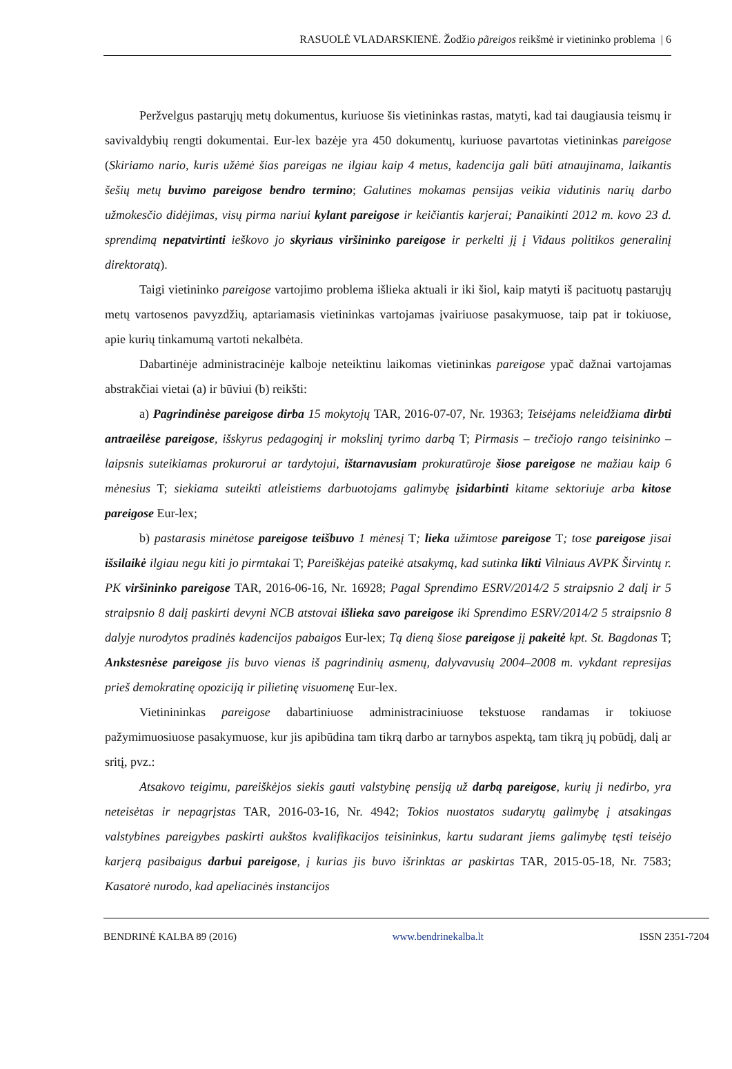RASUOLĖ VLADARSKIENĖ. Žodžio pãreigos reikšmė ir vietininko problema | 6
Peržvelgus pastarųjų metų dokumentus, kuriuose šis vietininkas rastas, matyti, kad tai daugiausia teismų ir savivaldybių rengti dokumentai. Eur-lex bazėje yra 450 dokumentų, kuriuose pavartotas vietininkas pareigose (Skiriamo nario, kuris užėmė šias pareigas ne ilgiau kaip 4 metus, kadencija gali būti atnaujinama, laikantis šešių metų buvimo pareigose bendro termino; Galutines mokamas pensijas veikia vidutinis narių darbo užmokesčio didėjimas, visų pirma nariui kylant pareigose ir keičiantis karjerai; Panaikinti 2012 m. kovo 23 d. sprendimą nepatvirtinti ieškovo jo skyriaus viršininko pareigose ir perkelti jį į Vidaus politikos generalinį direktoratą).
Taigi vietininko pareigose vartojimo problema išlieka aktuali ir iki šiol, kaip matyti iš pacituotų pastarųjų metų vartosenos pavyzdžių, aptariamasis vietininkas vartojamas įvairiuose pasakymuose, taip pat ir tokiuose, apie kurių tinkamumą vartoti nekalbėta.
Dabartinėje administracinėje kalboje neteiktinu laikomas vietininkas pareigose ypač dažnai vartojamas abstrakčiai vietai (a) ir būviui (b) reikšti:
a) Pagrindinėse pareigose dirba 15 mokytojų TAR, 2016-07-07, Nr. 19363; Teisėjams neleidžiama dirbti antraeilėse pareigose, išskyrus pedagoginį ir mokslinį tyrimo darbą T; Pirmasis – trečiojo rango teisininko – laipsnis suteikiamas prokurorui ar tardytojui, ištarnavusiam prokuratūroje šiose pareigose ne mažiau kaip 6 mėnesius T; siekiama suteikti atleistiems darbuotojams galimybę įsidarbinti kitame sektoriuje arba kitose pareigose Eur-lex;
b) pastarasis minėtose pareigose teišbuvo 1 mėnesį T; lieka užimtose pareigose T; tose pareigose jisai išsilaikė ilgiau negu kiti jo pirmtakai T; Pareiškėjas pateikė atsakymą, kad sutinka likti Vilniaus AVPK Širvintų r. PK viršininko pareigose TAR, 2016-06-16, Nr. 16928; Pagal Sprendimo ESRV/2014/2 5 straipsnio 2 dalį ir 5 straipsnio 8 dalį paskirti devyni NCB atstovai išlieka savo pareigose iki Sprendimo ESRV/2014/2 5 straipsnio 8 dalyje nurodytos pradinės kadencijos pabaigos Eur-lex; Tą dieną šiose pareigose jį pakeitė kpt. St. Bagdonas T; Ankstesnėse pareigose jis buvo vienas iš pagrindinių asmenų, dalyvavusių 2004–2008 m. vykdant represijas prieš demokratinę opoziciją ir pilietinę visuomenę Eur-lex.
Vietinininkas pareigose dabartiniuose administraciniuose tekstuose randamas ir tokiuose pažymimuosiuose pasakymuose, kur jis apibūdina tam tikrą darbo ar tarnybos aspektą, tam tikrą jų pobūdį, dalį ar sritį, pvz.:
Atsakovo teigimu, pareiškėjos siekis gauti valstybinę pensiją už darbą pareigose, kurių ji nedirbo, yra neteisėtas ir nepagrįstas TAR, 2016-03-16, Nr. 4942; Tokios nuostatos sudarytų galimybę į atsakingas valstybines pareigybes paskirti aukštos kvalifikacijos teisininkus, kartu sudarant jiems galimybę tęsti teisėjo karjerą pasibaigus darbui pareigose, į kurias jis buvo išrinktas ar paskirtas TAR, 2015-05-18, Nr. 7583; Kasatorė nurodo, kad apeliacinės instancijos
BENDRINĖ KALBA 89 (2016) www.bendrinekalba.lt ISSN 2351-7204